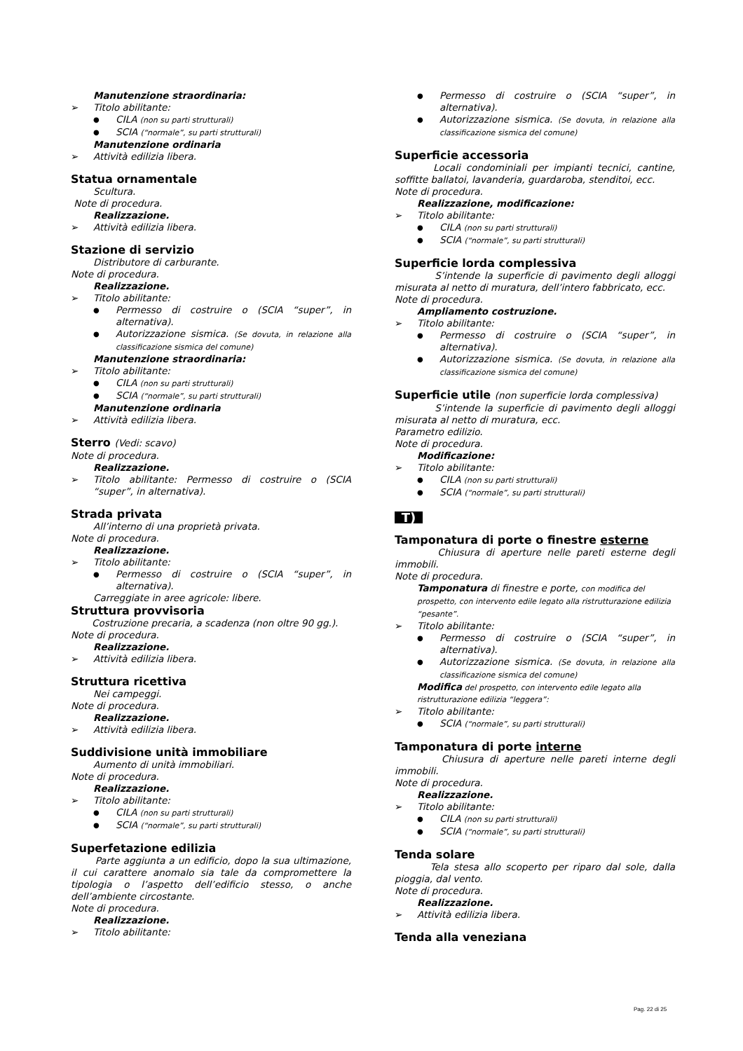Manutenzione straordinaria:
Titolo abilitante:
CILA (non su parti strutturali)
SCIA (“normale”, su parti strutturali)
Manutenzione ordinaria
Attività edilizia libera.
Statua ornamentale
Scultura.
Note di procedura.
Realizzazione.
Attività edilizia libera.
Stazione di servizio
Distributore di carburante.
Note di procedura.
Realizzazione.
Titolo abilitante:
Permesso di costruire o (SCIA “super”, in alternativa).
Autorizzazione sismica. (Se dovuta, in relazione alla classificazione sismica del comune)
Manutenzione straordinaria:
Titolo abilitante:
CILA (non su parti strutturali)
SCIA (“normale”, su parti strutturali)
Manutenzione ordinaria
Attività edilizia libera.
Sterro (Vedi: scavo)
Note di procedura.
Realizzazione.
Titolo abilitante: Permesso di costruire o (SCIA “super”, in alternativa).
Strada privata
All’interno di una proprietà privata.
Note di procedura.
Realizzazione.
Titolo abilitante:
Permesso di costruire o (SCIA “super”, in alternativa).
Carreggiate in aree agricole: libere.
Struttura provvisoria
Costruzione precaria, a scadenza (non oltre 90 gg.).
Note di procedura.
Realizzazione.
Attività edilizia libera.
Struttura ricettiva
Nei campeggi.
Note di procedura.
Realizzazione.
Attività edilizia libera.
Suddivisione unità immobiliare
Aumento di unità immobiliari.
Note di procedura.
Realizzazione.
Titolo abilitante:
CILA (non su parti strutturali)
SCIA (“normale”, su parti strutturali)
Superfetazione edilizia
Parte aggiunta a un edificio, dopo la sua ultimazione, il cui carattere anomalo sia tale da compromettere la tipologia o l’aspetto dell’edificio stesso, o anche dell’ambiente circostante.
Note di procedura.
Realizzazione.
Titolo abilitante:
Permesso di costruire o (SCIA “super”, in alternativa).
Autorizzazione sismica. (Se dovuta, in relazione alla classificazione sismica del comune)
Superficie accessoria
Locali condominiali per impianti tecnici, cantine, soffitte ballatoi, lavanderia, guardaroba, stenditoi, ecc.
Note di procedura.
Realizzazione, modificazione:
Titolo abilitante:
CILA (non su parti strutturali)
SCIA (“normale”, su parti strutturali)
Superficie lorda complessiva
S’intende la superficie di pavimento degli alloggi misurata al netto di muratura, dell’intero fabbricato, ecc.
Note di procedura.
Ampliamento costruzione.
Titolo abilitante:
Permesso di costruire o (SCIA “super”, in alternativa).
Autorizzazione sismica. (Se dovuta, in relazione alla classificazione sismica del comune)
Superficie utile (non superficie lorda complessiva)
S’intende la superficie di pavimento degli alloggi misurata al netto di muratura, ecc.
Parametro edilizio.
Note di procedura.
Modificazione:
Titolo abilitante:
CILA (non su parti strutturali)
SCIA (“normale”, su parti strutturali)
T)
Tamponatura di porte o finestre esterne
Chiusura di aperture nelle pareti esterne degli immobili.
Note di procedura.
Tamponatura di finestre e porte, con modifica del prospetto, con intervento edile legato alla ristrutturazione edilizia “pesante”.
Titolo abilitante:
Permesso di costruire o (SCIA “super”, in alternativa).
Autorizzazione sismica. (Se dovuta, in relazione alla classificazione sismica del comune)
Modifica del prospetto, con intervento edile legato alla ristrutturazione edilizia “leggera”:
Titolo abilitante:
SCIA (“normale”, su parti strutturali)
Tamponatura di porte interne
Chiusura di aperture nelle pareti interne degli immobili.
Note di procedura.
Realizzazione.
Titolo abilitante:
CILA (non su parti strutturali)
SCIA (“normale”, su parti strutturali)
Tenda solare
Tela stesa allo scoperto per riparo dal sole, dalla pioggia, dal vento.
Note di procedura.
Realizzazione.
Attività edilizia libera.
Tenda alla veneziana
Pag. 22 di 25